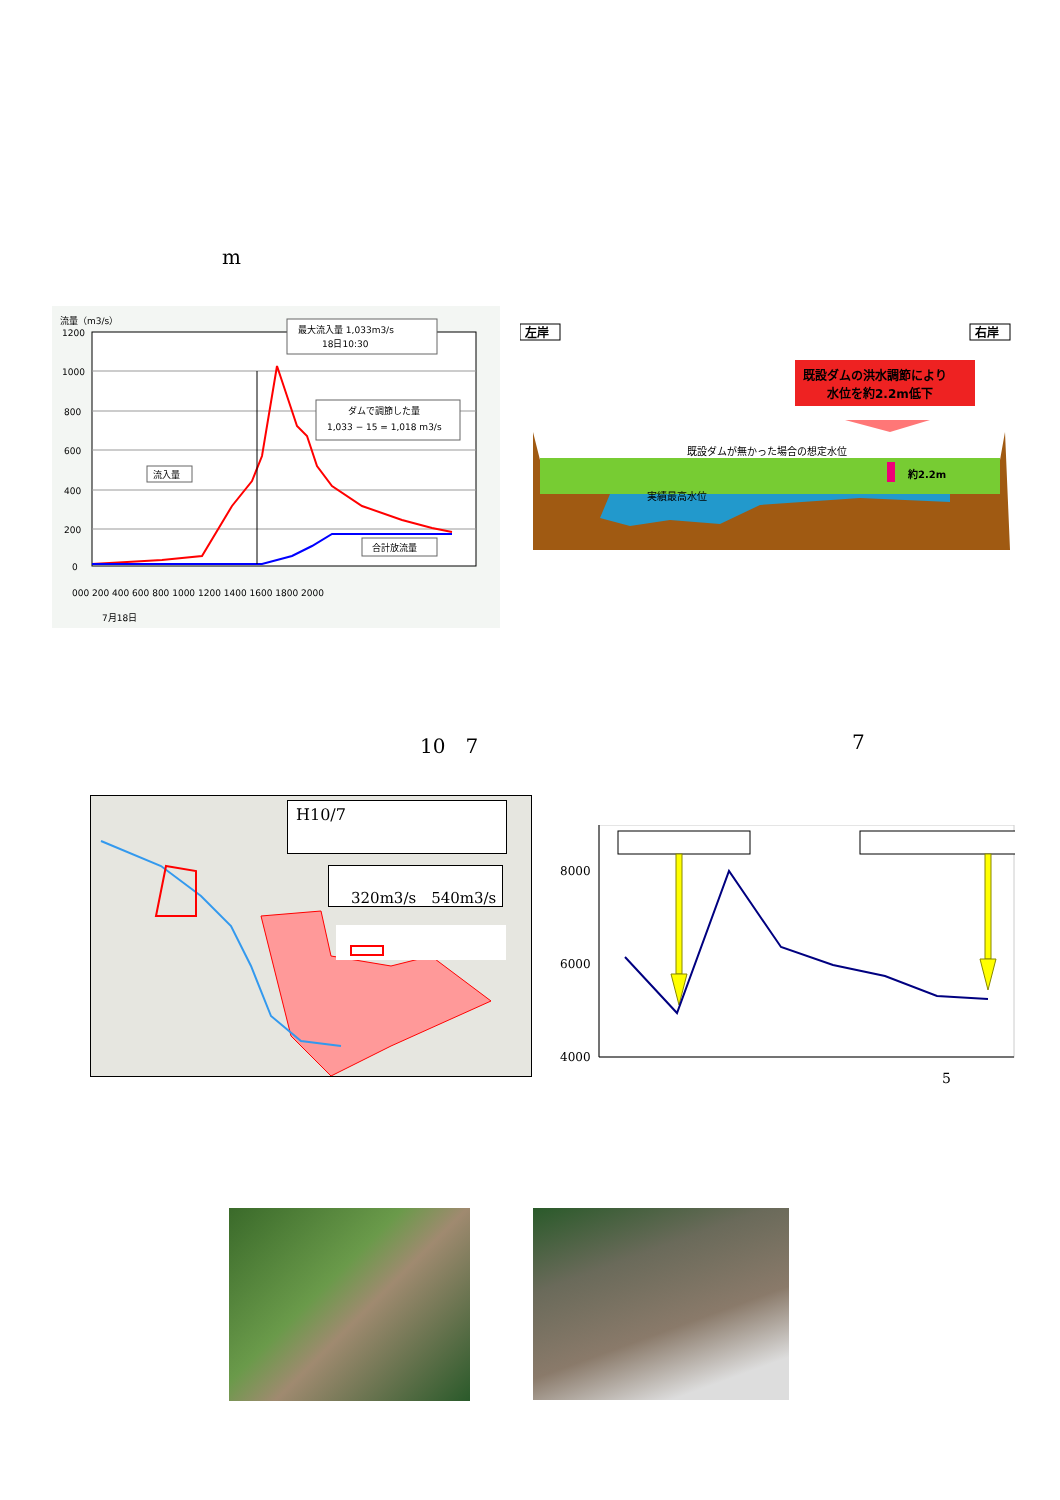m
流量（m3/s）
1200
1000
800
600
400
200
0
最大流入量 1,033m3/s
18日10:30
ダムで調節した量
1,033 − 15 = 1,018 m3/s
流入量
合計放流量
000 200 400 600 800 1000 1200 1400 1600 1800 2000
7月18日
左岸
右岸
既設ダムの洪水調節により
水位を約2.2m低下
既設ダムが無かった場合の想定水位
実績最高水位
約2.2m
10　7 7
H10/7
320m3/s　540m3/s
8000
6000
4000
5